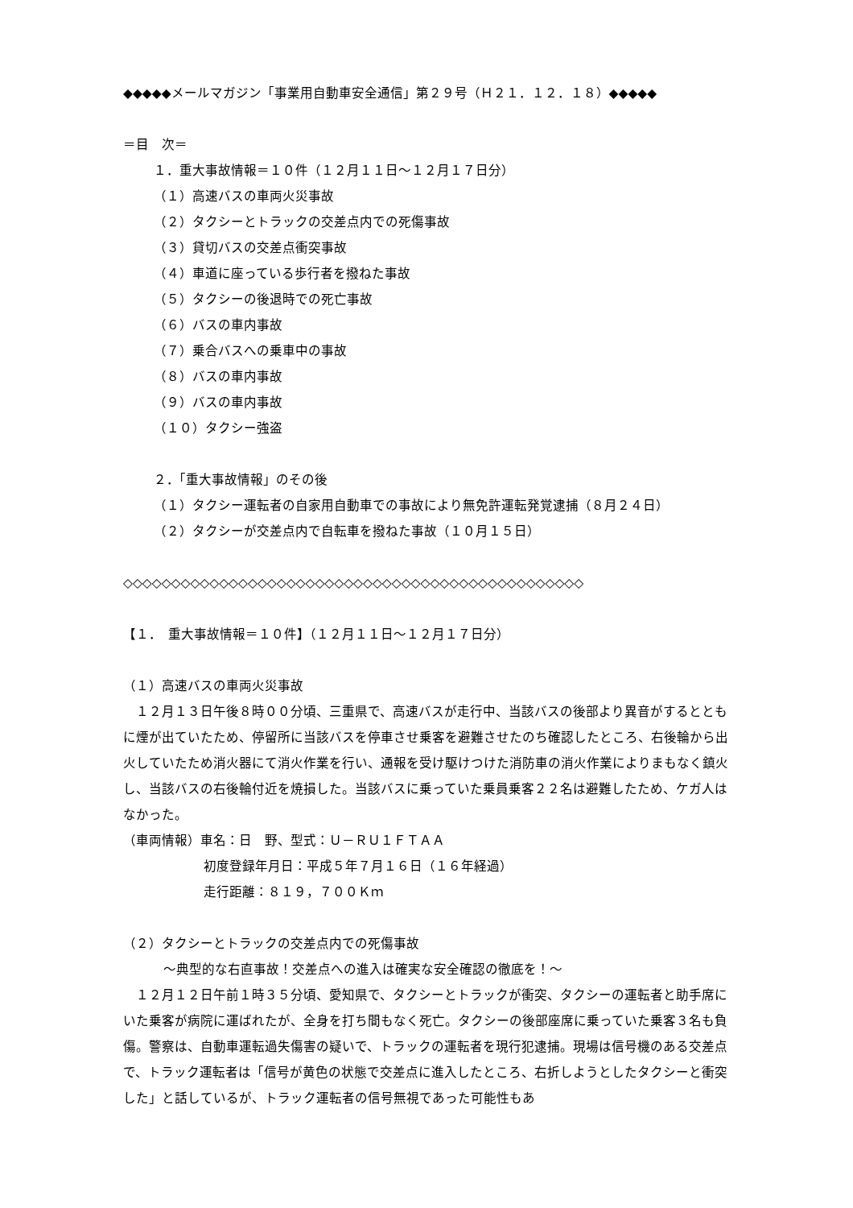◆◆◆◆◆メールマガジン「事業用自動車安全通信」第２９号（Ｈ２１．１２．１８）◆◆◆◆◆
＝目　次＝
１．重大事故情報＝１０件（１２月１１日～１２月１７日分）
（１）高速バスの車両火災事故
（２）タクシーとトラックの交差点内での死傷事故
（３）貸切バスの交差点衝突事故
（４）車道に座っている歩行者を撥ねた事故
（５）タクシーの後退時での死亡事故
（６）バスの車内事故
（７）乗合バスへの乗車中の事故
（８）バスの車内事故
（９）バスの車内事故
（１０）タクシー強盗
２．「重大事故情報」のその後
（１）タクシー運転者の自家用自動車での事故により無免許運転発覚逮捕（８月２４日）
（２）タクシーが交差点内で自転車を撥ねた事故（１０月１５日）
◇◇◇◇◇◇◇◇◇◇◇◇◇◇◇◇◇◇◇◇◇◇◇◇◇◇◇◇◇◇◇◇◇◇◇◇◇◇◇◇◇◇◇◇◇◇◇◇
【１．　重大事故情報＝１０件】（１２月１１日～１２月１７日分）
（１）高速バスの車両火災事故
　１２月１３日午後８時００分頃、三重県で、高速バスが走行中、当該バスの後部より異音がするとともに煙が出ていたため、停留所に当該バスを停車させ乗客を避難させたのち確認したところ、右後輪から出火していたため消火器にて消火作業を行い、通報を受け駆けつけた消防車の消火作業によりまもなく鎮火し、当該バスの右後輪付近を焼損した。当該バスに乗っていた乗員乗客２２名は避難したため、ケガ人はなかった。
（車両情報）車名：日　野、型式：Ｕ－ＲＵ１ＦＴＡＡ
初度登録年月日：平成５年７月１６日（１６年経過）
走行距離：８１９，７００Ｋｍ
（２）タクシーとトラックの交差点内での死傷事故
～典型的な右直事故！交差点への進入は確実な安全確認の徹底を！～
　１２月１２日午前１時３５分頃、愛知県で、タクシーとトラックが衝突、タクシーの運転者と助手席にいた乗客が病院に運ばれたが、全身を打ち間もなく死亡。タクシーの後部座席に乗っていた乗客３名も負傷。警察は、自動車運転過失傷害の疑いで、トラックの運転者を現行犯逮捕。現場は信号機のある交差点で、トラック運転者は「信号が黄色の状態で交差点に進入したところ、右折しようとしたタクシーと衝突した」と話しているが、トラック運転者の信号無視であった可能性もあ